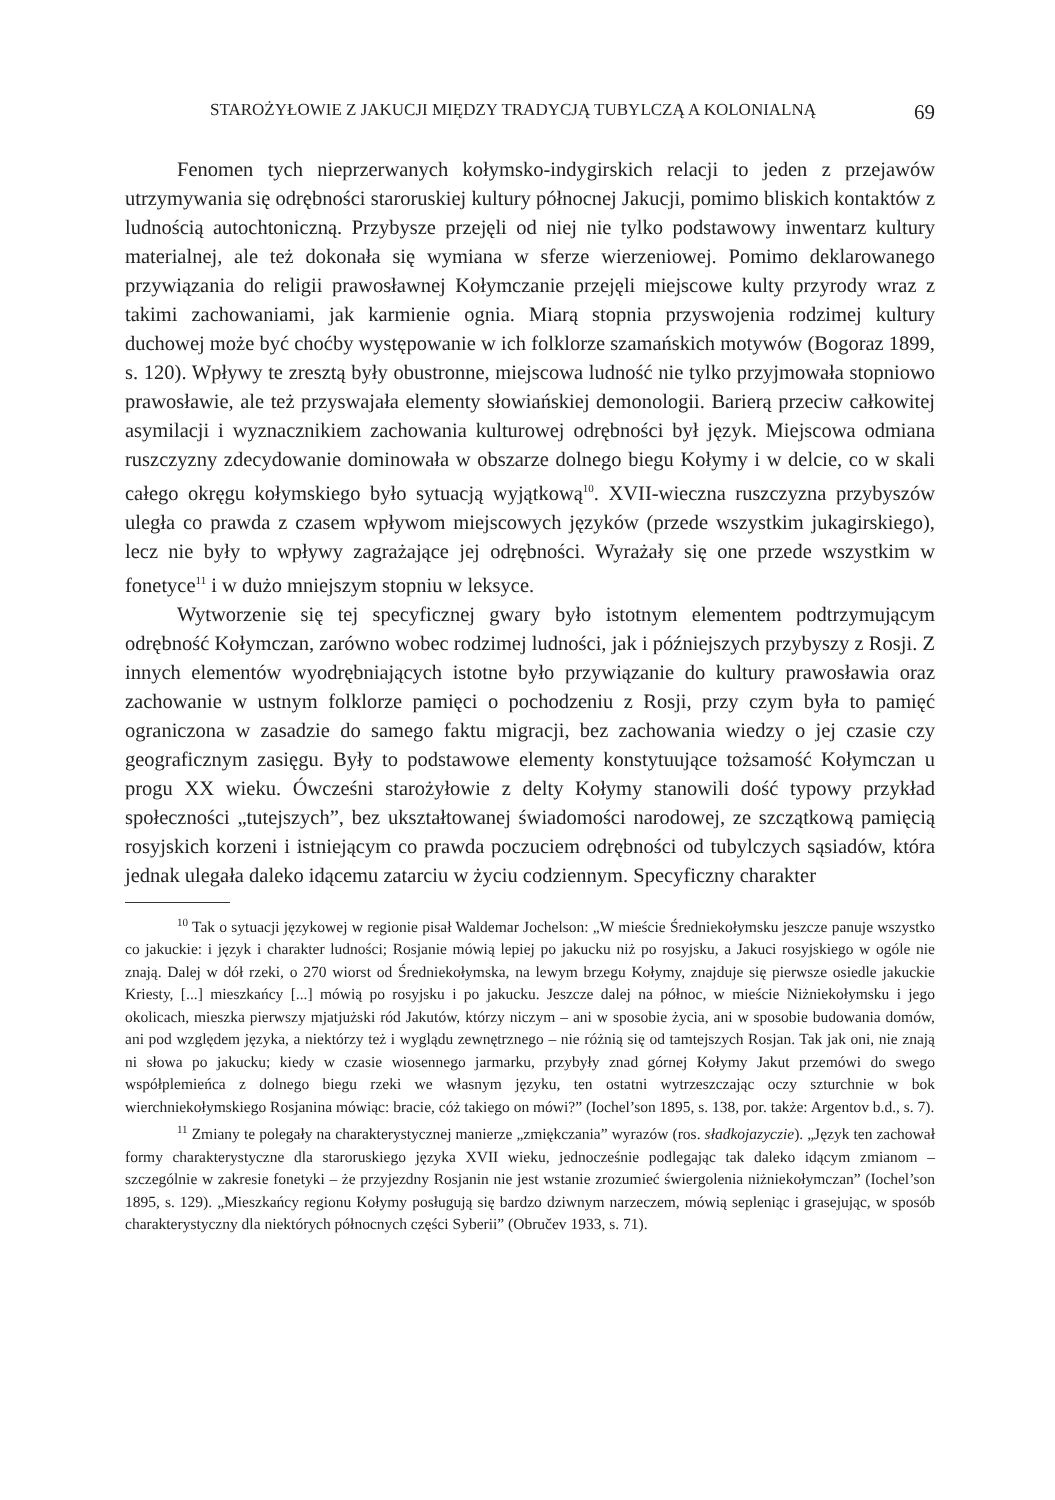STAROŻYŁOWIE Z JAKUCJI MIĘDZY TRADYCJĄ TUBYLCZĄ A KOLONIALNĄ 69
Fenomen tych nieprzerwanych kołymsko-indygirskich relacji to jeden z przejawów utrzymywania się odrębności staroruskiej kultury północnej Jakucji, pomimo bliskich kontaktów z ludnością autochtoniczną. Przybysze przejęli od niej nie tylko podstawowy inwentarz kultury materialnej, ale też dokonała się wymiana w sferze wierzeniowej. Pomimo deklarowanego przywiązania do religii prawosławnej Kołymczanie przejęli miejscowe kulty przyrody wraz z takimi zachowaniami, jak karmienie ognia. Miarą stopnia przyswojenia rodzimej kultury duchowej może być choćby występowanie w ich folklorze szamańskich motywów (Bogoraz 1899, s. 120). Wpływy te zresztą były obustronne, miejscowa ludność nie tylko przyjmowała stopniowo prawosławie, ale też przyswajała elementy słowiańskiej demonologii. Barierą przeciw całkowitej asymilacji i wyznacznikiem zachowania kulturowej odrębności był język. Miejscowa odmiana ruszczyzny zdecydowanie dominowała w obszarze dolnego biegu Kołymy i w delcie, co w skali całego okręgu kołymskiego było sytuacją wyjątkową<sup>10</sup>. XVII-wieczna ruszczyzna przybyszów uległa co prawda z czasem wpływom miejscowych języków (przede wszystkim jukagirskiego), lecz nie były to wpływy zagrażające jej odrębności. Wyrażały się one przede wszystkim w fonetyce<sup>11</sup> i w dużo mniejszym stopniu w leksyce.
Wytworzenie się tej specyficznej gwary było istotnym elementem podtrzymującym odrębność Kołymczan, zarówno wobec rodzimej ludności, jak i późniejszych przybyszy z Rosji. Z innych elementów wyodrębniających istotne było przywiązanie do kultury prawosławia oraz zachowanie w ustnym folklorze pamięci o pochodzeniu z Rosji, przy czym była to pamięć ograniczona w zasadzie do samego faktu migracji, bez zachowania wiedzy o jej czasie czy geograficznym zasięgu. Były to podstawowe elementy konstytuujące tożsamość Kołymczan u progu XX wieku. Ówcześni starożyłowie z delty Kołymy stanowili dość typowy przykład społeczności „tutejszych”, bez ukształtowanej świadomości narodowej, ze szczątkową pamięcią rosyjskich korzeni i istniejącym co prawda poczuciem odrębności od tubylczych sąsiadów, która jednak ulegała daleko idącemu zatarciu w życiu codziennym. Specyficzny charakter
<sup>10</sup> Tak o sytuacji językowej w regionie pisał Waldemar Jochelson: „W mieście Średniekołymsku jeszcze panuje wszystko co jakuckie: i język i charakter ludności; Rosjanie mówią lepiej po jakucku niż po rosyjsku, a Jakuci rosyjskiego w ogóle nie znają. Dalej w dół rzeki, o 270 wiorst od Średniekołymska, na lewym brzegu Kołymy, znajduje się pierwsze osiedle jakuckie Kriesty, [...] mieszkańcy [...] mówią po rosyjsku i po jakucku. Jeszcze dalej na północ, w mieście Niżniekołymsku i jego okolicach, mieszka pierwszy mjatjużski ród Jakutów, którzy niczym – ani w sposobie życia, ani w sposobie budowania domów, ani pod względem języka, a niektórzy też i wyglądu zewnętrznego – nie różnią się od tamtejszych Rosjan. Tak jak oni, nie znają ni słowa po jakucku; kiedy w czasie wiosennego jarmarku, przybyły znad górnej Kołymy Jakut przemówi do swego współplemieńca z dolnego biegu rzeki we własnym języku, ten ostatni wytrzeszczając oczy szturchnie w bok wierchniekołymskiego Rosjanina mówiąc: bracie, cóż takiego on mówi?” (Iochel’son 1895, s. 138, por. także: Argentov b.d., s. 7).
<sup>11</sup> Zmiany te polegały na charakterystycznej manierze „zmiękczania” wyrazów (ros. sładkojazyczie). „Język ten zachował formy charakterystyczne dla staroruskiego języka XVII wieku, jednocześnie podlegając tak daleko idącym zmianom – szczególnie w zakresie fonetyki – że przyjezdny Rosjanin nie jest wstanie zrozumieć świergolenia niżniekołymczan” (Iochel’son 1895, s. 129). „Mieszkańcy regionu Kołymy posługują się bardzo dziwnym narzeczem, mówią sepleniąc i grasejując, w sposób charakterystyczny dla niektórych północnych części Syberii” (Obručev 1933, s. 71).